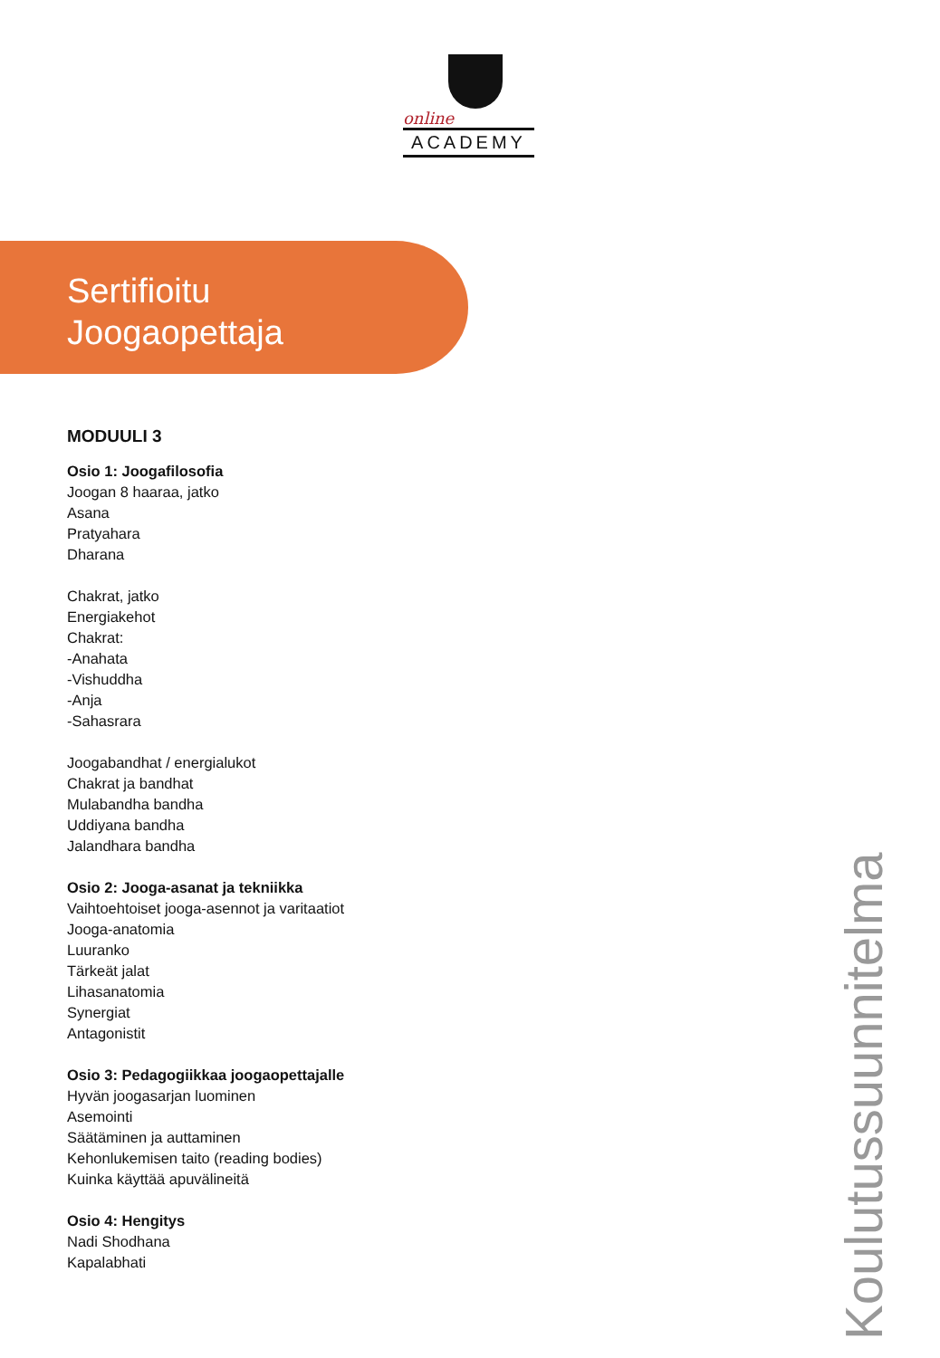online
ACADEMY
Sertifioitu
Joogaopettaja
MODUULI 3
Osio 1: Joogafilosofia
Joogan 8 haaraa, jatko
Asana
Pratyahara
Dharana
Chakrat, jatko
Energiakehot
Chakrat:
-Anahata
-Vishuddha
-Anja
-Sahasrara
Joogabandhat / energialukot
Chakrat ja bandhat
Mulabandha bandha
Uddiyana bandha
Jalandhara bandha
Osio 2: Jooga-asanat ja tekniikka
Vaihtoehtoiset jooga-asennot ja varitaatiot
Jooga-anatomia
Luuranko
Tärkeät jalat
Lihasanatomia
Synergiat
Antagonistit
Osio 3: Pedagogiikkaa joogaopettajalle
Hyvän joogasarjan luominen
Asemointi
Säätäminen ja auttaminen
Kehonlukemisen taito (reading bodies)
Kuinka käyttää apuvälineitä
Osio 4: Hengitys
Nadi Shodhana
Kapalabhati
Koulutussuunnitelma